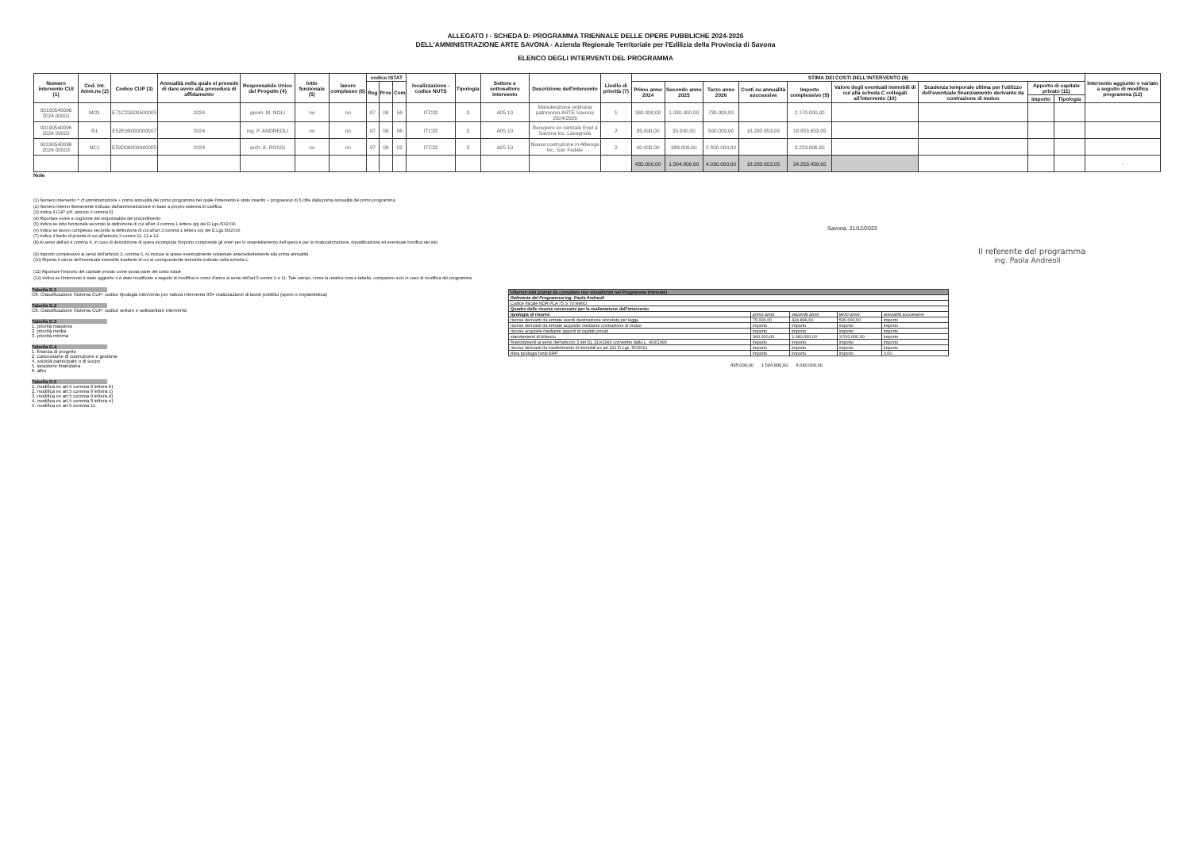ALLEGATO I - SCHEDA D: PROGRAMMA TRIENNALE DELLE OPERE PUBBLICHE 2024-2026
DELL'AMMINISTRAZIONE ARTE SAVONA - Azienda Regionale Territoriale per l'Edilizia della Provincia di Savona
ELENCO DEGLI INTERVENTI DEL PROGRAMMA
| Numero intervento CUI (1) | Cod. Int. Amm.ne (2) | Codice CUP (3) | Annualità nella quale si prevede di dare avvio alla procedura di affidamento | Responsabile Unico del Progetto (4) | lotto funzionale (5) | lavoro complesso (6) | codice ISTAT | | | localizzazione - codice NUTS | Tipologia | Settore e sottosettore intervento | Descrizione dell'intervento | Livello di priorità (7) | STIMA DEI COSTI DELL'INTERVENTO (8) | | | | | | | | | Intervento aggiunto o variato a seguito di modifica programma (12) |
| --- | --- | --- | --- | --- | --- | --- | --- | --- | --- | --- | --- | --- | --- | --- | --- | --- | --- | --- | --- | --- | --- | --- | --- | --- |
| | | | | | | | Reg | Prov | Com | | | | | | Primo anno 2024 | Secondo anno 2025 | Terzo anno 2026 | Costi su annualità successive | Importo complessivo (9) | Valore degli eventuali immobili di cui alla scheda C collegati all'intervento (10) | Scadenza temporale ultima per l'utilizzo dell'eventuale finanziamento derivante da contrazione di mutuo | Apporto di capitale privato (11) | | |
| | | | | | | | | | | | | | | | | | | | | | | Importo | Tipologia | |
| 00190540096 2024 00001 | MO1 | E71C23000500005 | 2024 | geom. M. NOLI | no | no | 07 | 09 | 56 | ITC32 | 3 | A05 10 | Manutenzione ordinaria patrimonio ARTE Savona 2024/2026 | 1 | 360.000,00 | 1.080.000,00 | 730.000,00 | | 2.170.000,00 | | | | | |
| 00190540096 2024 00002 | R1 | E52E98000000007 | 2024 | ing. P. ANDREOLI | no | no | 07 | 09 | 56 | ITC32 | 3 | A05 10 | Recupero ex centrale Enel a Savona loc. Lavagnola | 2 | 35.000,00 | 35.000,00 | 500.000,00 | 18.283.653,05 | 18.853.653,05 | | | | | |
| 00190540096 2024 00003 | NC1 | E59D06000040005 | 2024 | arch. A. ROSSI | no | no | 07 | 09 | 02 | ITC32 | 3 | A05 10 | Nuova costruzione in Albenga loc. San Fedele | 2 | 40.000,00 | 389.806,60 | 2.800.000,00 | | 3.229.806,60 | | | | | |
| | | | | | | | | | | | | | | | 435.000,00 | 1.504.806,60 | 4.030.000,00 | 18.283.653,05 | 24.253.459,65 | | | | | - |
Note
(1) Numero intervento = cf amministrazione + prima annualità del primo programma nel quale l'intervento è stato inserito + progressivo di 5 cifre dalla prima annualità del primo programma
(2) Numero interno liberamente indicato dall'amministrazione in base a proprio sistema di codifica
(3) Indica il CUP (cfr. articolo 3 comma 5)
(4) Riportare nome e cognome del responsabile del procedimento
(5) Indica se lotto funzionale secondo la definizione di cui all'art.3 comma 1 lettera qq) del D.Lgs.50/2016
(6) Indica se lavoro complesso secondo la definizione di cui all'art.3 comma 1 lettera oo) del D.Lgs.50/2016
(7) Indica il livello di priorità di cui all'articolo 3 commi 11, 12 e 13
(8) Ai sensi dell'art.4 comma 6, in caso di demolizione di opera incompiuta l'importo comprende gli oneri per lo smantellamento dell'opera e per la rinaturalizzazione, riqualificazione ed eventuale bonifica del sito.
(9) Importo complessivo ai sensi dell'articolo 3, comma 6, ivi incluse le spese eventualmente sostenute antecedentemente alla prima annualità
(10) Riporta il valore dell'eventuale immobile trasferito di cui al corrispondente immobile indicato nella scheda C
(11) Riportare l'importo del capitale privato come quota parte del costo totale
(12) Indica se l'intervento è stato aggiunto o è stato modificato a seguito di modifica in corso d'anno ai sensi dell'art.5 commi 9 e 11. Tale campo, come la relativa nota e tabella, compaiono solo in caso di modifica del programma
Savona, 21/12/2023
Il referente del programma
ing. Paola Andreoli
Tabella D.1
Cfr. Classificazione Sistema CUP: codice tipologia intervento per natura intervento 03= realizzazione di lavori pubblici (opere e impiantistica)
Tabella D.2
Cfr. Classificazione Sistema CUP: codice settore e sottosettore intervento
Tabella D.3
1. priorità massima
2. priorità media
3. priorità minima
Tabella D.4
1. finanza di progetto
2. concessione di costruzione e gestione
4. società partecipate o di scopo
5. locazione finanziaria
6. altro
Tabella D.5
1. modifica ex art.5 comma 9 lettera b)
2. modifica ex art.5 comma 9 lettera c)
3. modifica ex art.5 comma 9 lettera d)
4. modifica ex art.5 comma 9 lettera e)
5. modifica ex art.5 comma 11
| Ulteriori dati (campi da compilare non visualizzati nel Programma triennale) | | | | |
| Referente del Programma ing. Paola Andreoli | | | | |
| Codice fiscale NDR PLA 75 S 70 I480O | | | | |
| Quadro delle risorse necessarie per la realizzazione dell'intervento | | | | |
| tipologia di risorse | primo anno | secondo anno | terzo anno | annualità successive |
| risorse derivanti da entrate aventi destinazione vincolata per legge | 75.000,00 | 424.806,60 | 500.000,00 | importo |
| risorse derivanti da entrate acquisite mediante contrazione di mutuo | importo | importo | importo | importo |
| risorse acquisite mediante apporti di capitali privati | importo | importo | importo | importo |
| stanziamenti di bilancio | 360.000,00 | 1.080.000,00 | 3.530.000,00 | importo |
| finanziamenti ai sensi dell'articolo 3 del DL 310/1990 convertito dalla L. 403/1990 | importo | importo | importo | importo |
| risorse derivanti da trasferimento di immobili ex art.191 D.Lgs. 50/2016 | importo | importo | importo | importo |
| Altra tipologia fondi ERP | importo | importo | importo | 0,00 |
435.000,00 1.504.806,60 4.030.000,00